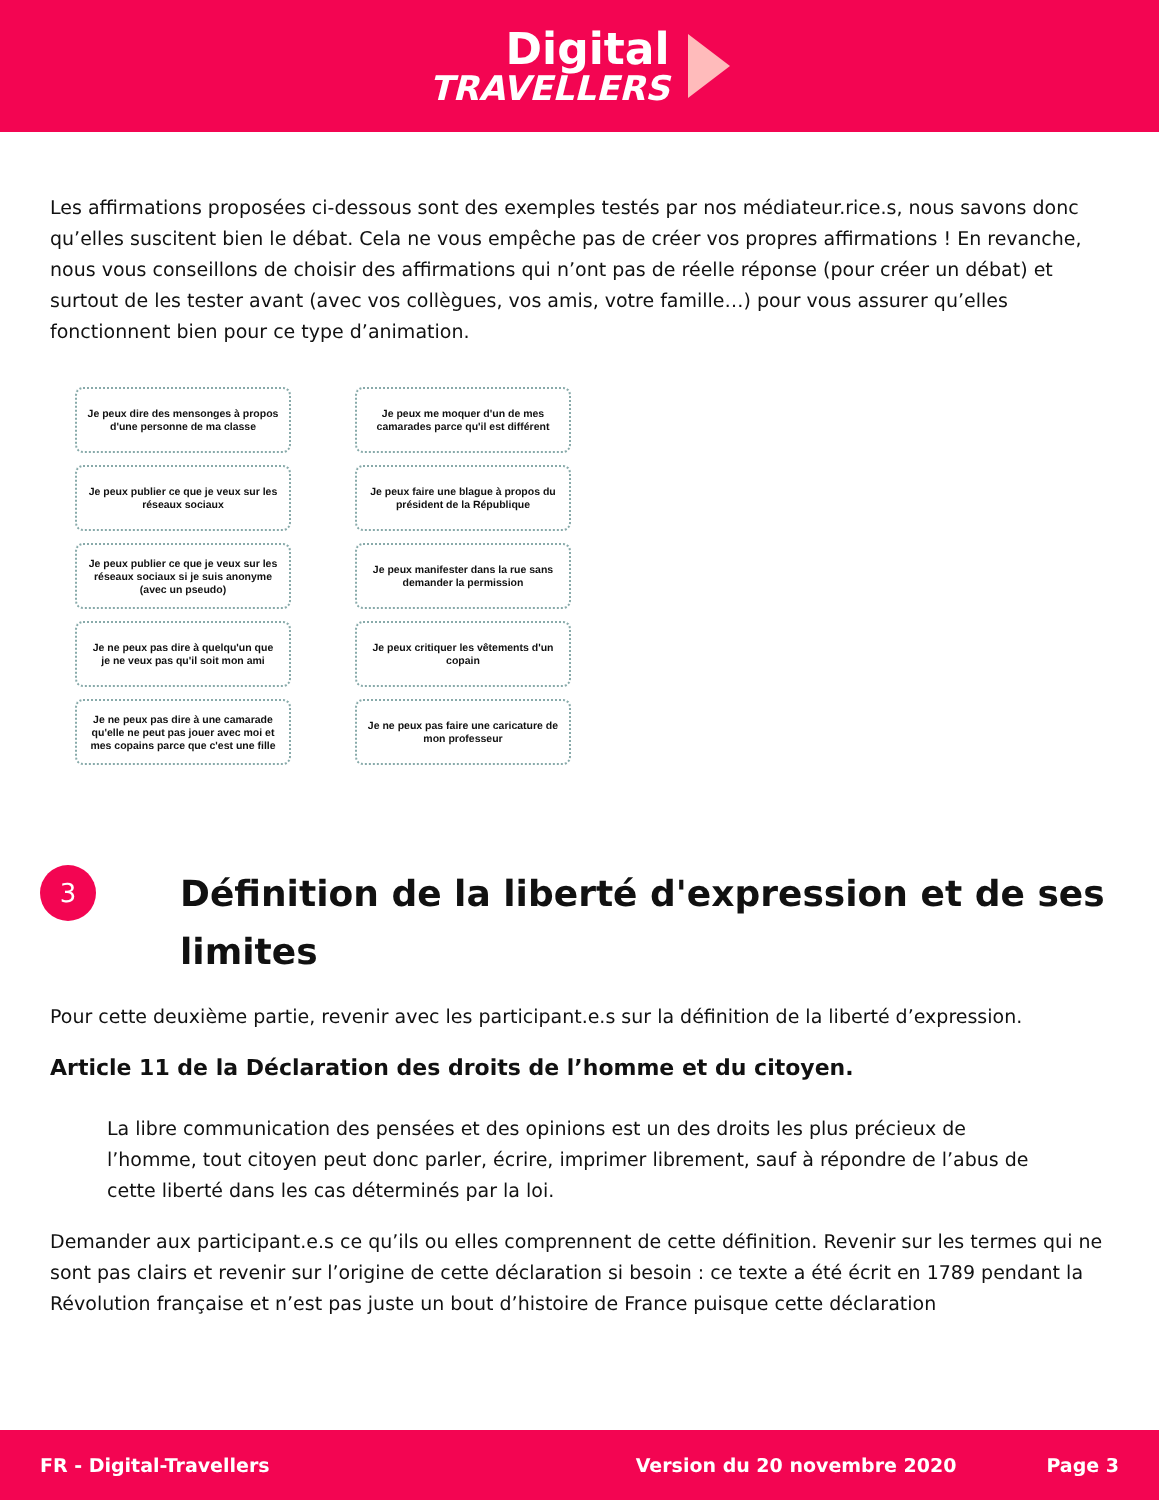Digital
TRAVELLERS
Les affirmations proposées ci-dessous sont des exemples testés par nos médiateur.rice.s, nous savons donc qu’elles suscitent bien le débat. Cela ne vous empêche pas de créer vos propres affirmations ! En revanche, nous vous conseillons de choisir des affirmations qui n’ont pas de réelle réponse (pour créer un débat) et surtout de les tester avant (avec vos collègues, vos amis, votre famille…) pour vous assurer qu’elles fonctionnent bien pour ce type d’animation.
Je peux dire des mensonges à propos d'une personne de ma classe
Je peux me moquer d'un de mes camarades parce qu'il est différent
Je peux publier ce que je veux sur les réseaux sociaux
Je peux faire une blague à propos du président de la République
Je peux publier ce que je veux sur les réseaux sociaux si je suis anonyme (avec un pseudo)
Je peux manifester dans la rue sans demander la permission
Je ne peux pas dire à quelqu'un que je ne veux pas qu'il soit mon ami
Je peux critiquer les vêtements d'un copain
Je ne peux pas dire à une camarade qu'elle ne peut pas jouer avec moi et mes copains parce que c'est une fille
Je ne peux pas faire une caricature de mon professeur
3
Définition de la liberté d'expression et de ses limites
Pour cette deuxième partie, revenir avec les participant.e.s sur la définition de la liberté d’expression.
Article 11 de la Déclaration des droits de l’homme et du citoyen.
La libre communication des pensées et des opinions est un des droits les plus précieux de l’homme, tout citoyen peut donc parler, écrire, imprimer librement, sauf à répondre de l’abus de cette liberté dans les cas déterminés par la loi.
Demander aux participant.e.s ce qu’ils ou elles comprennent de cette définition. Revenir sur les termes qui ne sont pas clairs et revenir sur l’origine de cette déclaration si besoin : ce texte a été écrit en 1789 pendant la Révolution française et n’est pas juste un bout d’histoire de France puisque cette déclaration
FR - Digital-Travellers Version du 20 novembre 2020 Page 3